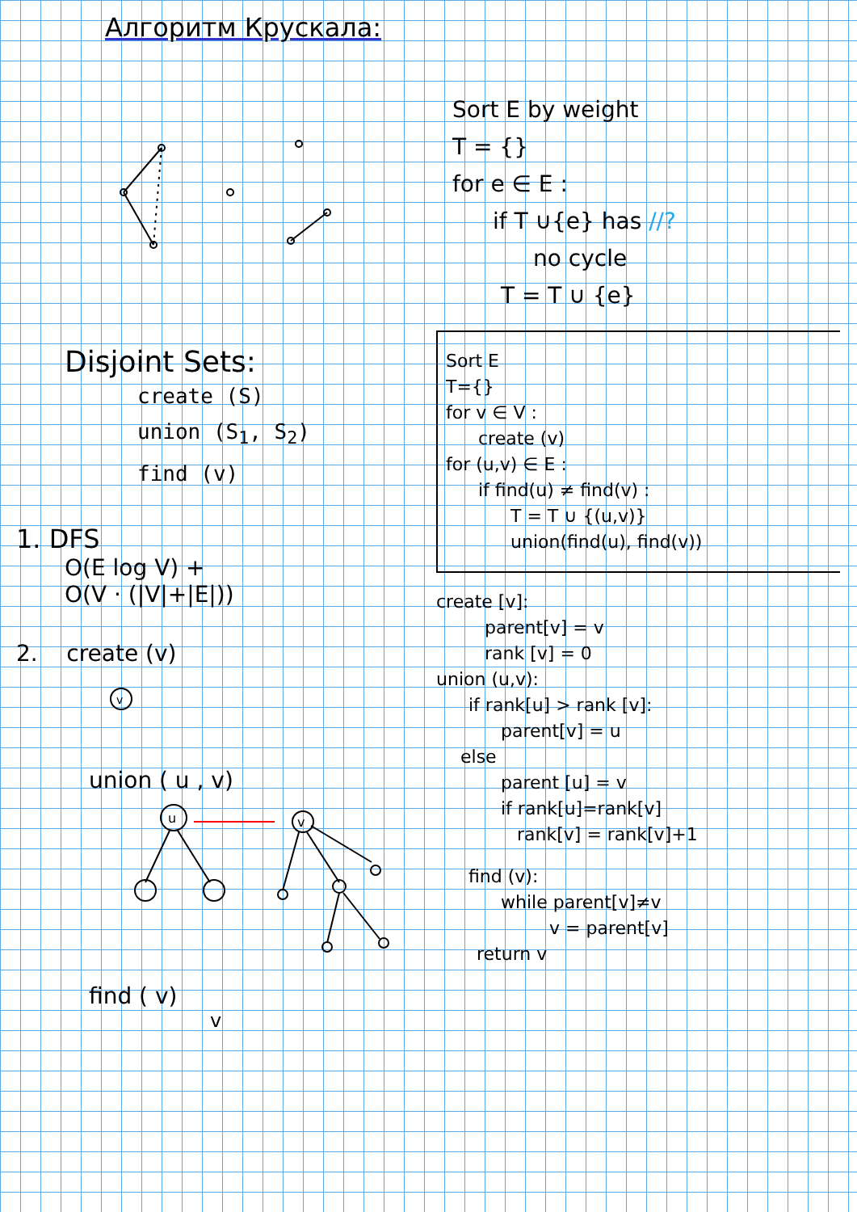Алгоритм Крускала:
Disjoint Sets:
create (S)
union (S1, S2)
find (v)
1. DFS
O(E log V) +
O(V · (|V|+|E|))
2. create (v)
v
union ( u , v)
u
v
find ( v)
v
Sort E by weight
T = {}
for e ∈ E :
if T ∪{e} has //?
no cycle
T = T ∪ {e}
Sort E
T={}
for v ∈ V :
create (v)
for (u,v) ∈ E :
if find(u) ≠ find(v) :
T = T ∪ {(u,v)}
union(find(u), find(v))
create [v]:
parent[v] = v
rank [v] = 0
union (u,v):
if rank[u] > rank [v]:
parent[v] = u
else
parent [u] = v
if rank[u]=rank[v]
rank[v] = rank[v]+1
find (v):
while parent[v]≠v
v = parent[v]
return v